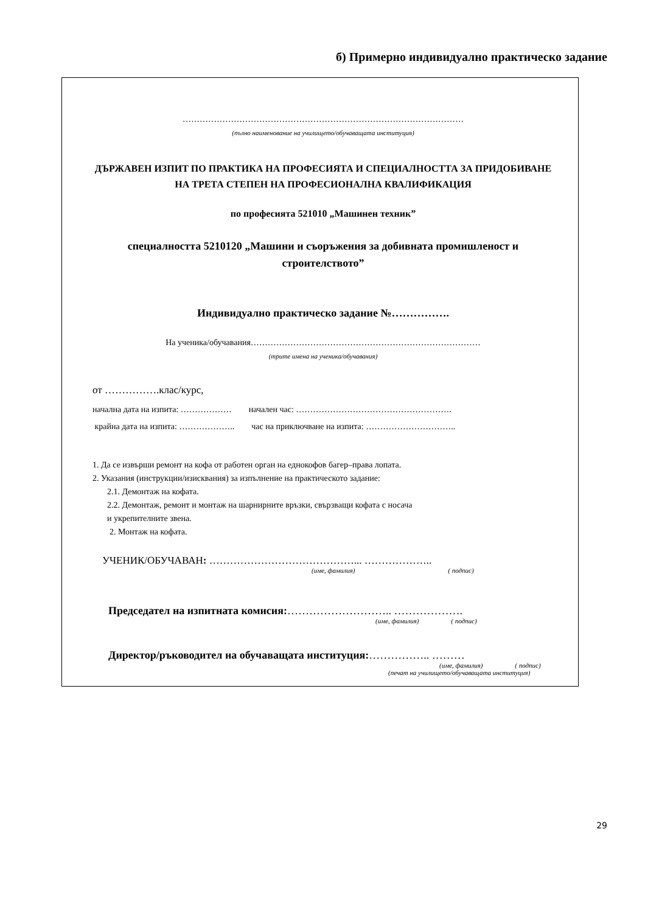б) Примерно индивидуално практическо задание
………………………………………………………………………………………
(пълно наименование на училището/обучаващата институция)
ДЪРЖАВЕН ИЗПИТ ПО ПРАКТИКА НА ПРОФЕСИЯТА И СПЕЦИАЛНОСТТА ЗА ПРИДОБИВАНЕ НА ТРЕТА СТЕПЕН НА ПРОФЕСИОНАЛНА КВАЛИФИКАЦИЯ
по професията 521010 „Машинен техник”
специалността 5210120 „Машини и съоръжения за добивната промишленост и строителството”
Индивидуално практическо задание №…………….
На ученика/обучавания………………………………………………………………………
(трите имена на ученика/обучавания)
от …………….клас/курс,
начална дата на изпита: ……………… начален час: ……………………………………………….
крайна дата на изпита: ……………….. час на приключване на изпита: …………………………..
1. Да се извърши ремонт на кофа от работен орган на еднокофов багер–права лопата.
2. Указания (инструкции/изисквания) за изпълнение на практическото задание:
2.1. Демонтаж на кофата.
2.2. Демонтаж, ремонт и монтаж на шарнирните връзки, свързващи кофата с носача
и укрепителните звена.
2. Монтаж на кофата.
УЧЕНИК/ОБУЧАВАН: ……………………………………... ………………..
(име, фамилия) ( подпис)
Председател на изпитната комисия:……………………….. ……………….
(име, фамилия) ( подпис)
Директор/ръководител на обучаващата институция:…………….. ………
(име, фамилия) ( подпис)
(печат на училището/обучаващата институция)
29